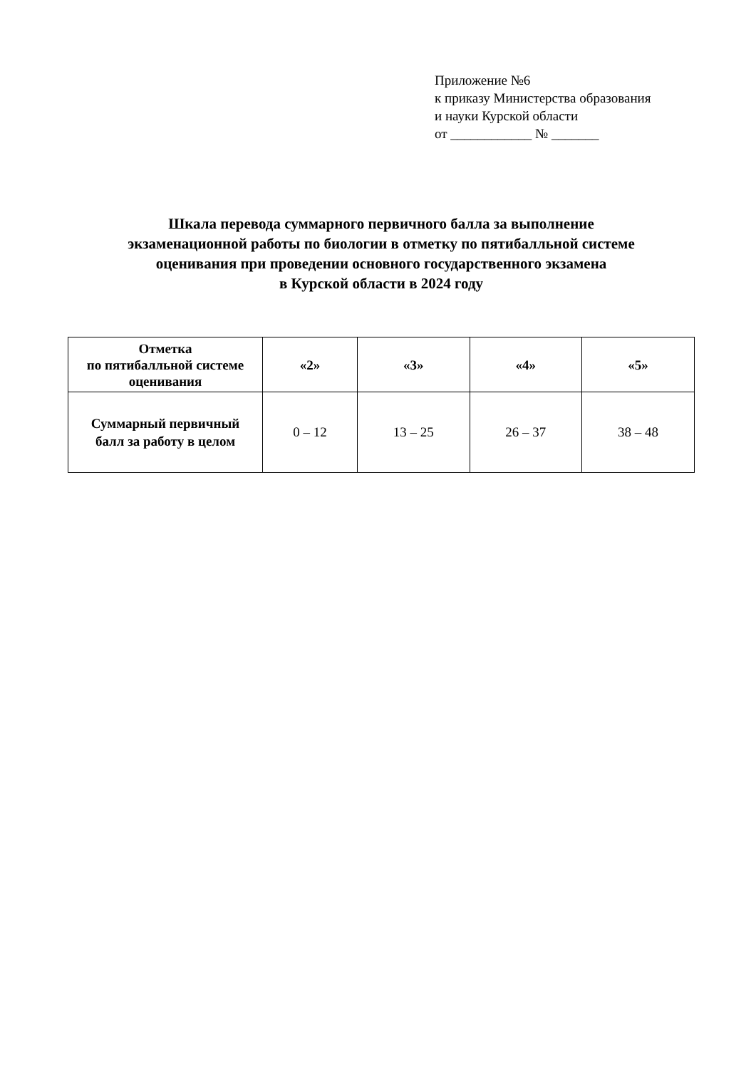Приложение №6
к приказу Министерства образования
и науки Курской области
от ____________ № _______
Шкала перевода суммарного первичного балла за выполнение
экзаменационной работы по биологии в отметку по пятибалльной системе
оценивания при проведении основного государственного экзамена
в Курской области в 2024 году
| Отметка по пятибалльной системе оценивания | «2» | «3» | «4» | «5» |
| --- | --- | --- | --- | --- |
| Суммарный первичный балл за работу в целом | 0 – 12 | 13 – 25 | 26 – 37 | 38 – 48 |